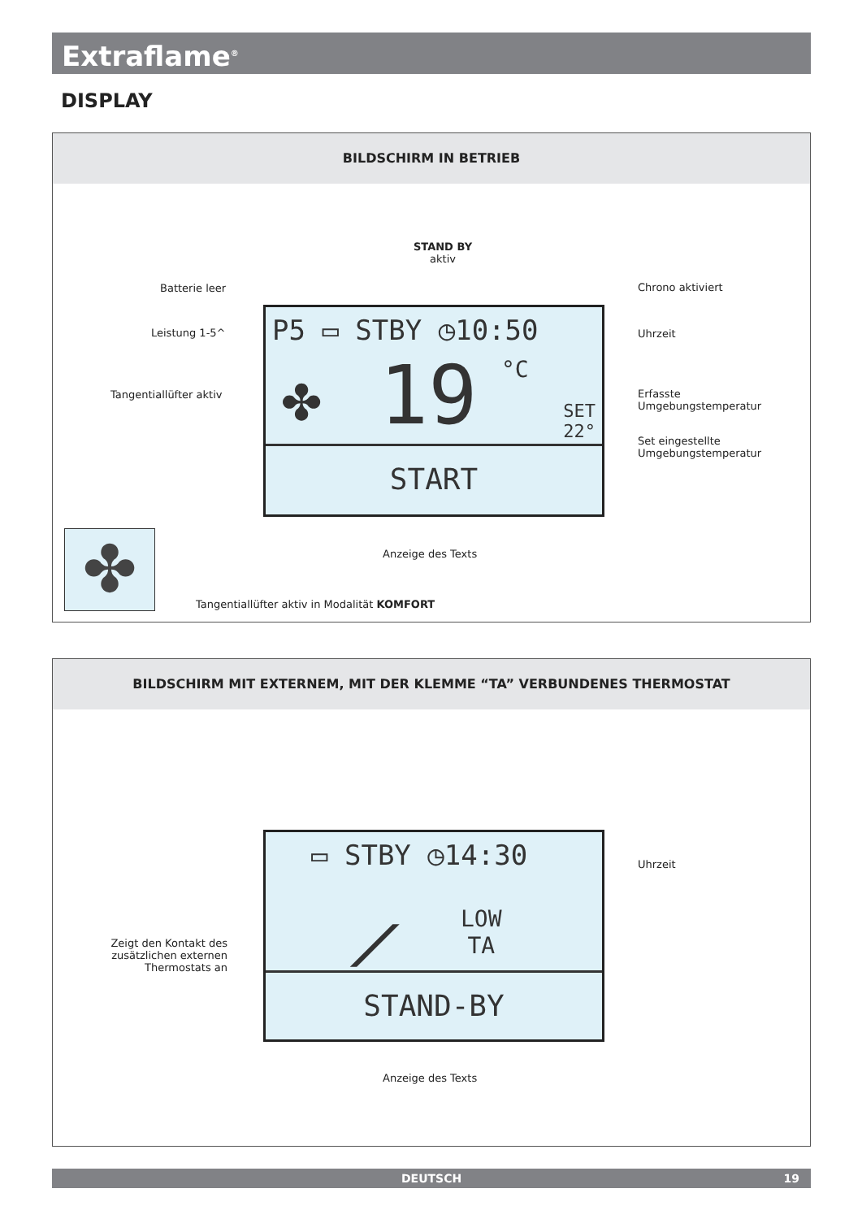Extraflame<sup>®</sup>
DISPLAY
BILDSCHIRM IN BETRIEB
STAND BY
aktiv
Batterie leer Chrono aktiviert
Leistung 1-5^ Uhrzeit
Tangentiallüfter aktiv
Erfasste
Umgebungstemperatur
Set eingestellte
Umgebungstemperatur
P5 ▭ STBY ◷10:50
19 °C
✤
SET
22°
START
Anzeige des Texts
✤
Tangentiallüfter aktiv in Modalität KOMFORT
BILDSCHIRM MIT EXTERNEM, MIT DER KLEMME “TA” VERBUNDENES THERMOSTAT
▭ STBY ◷14:30
⟋
LOW
TA
STAND-BY
Uhrzeit
Zeigt den Kontakt des zusätzlichen externen Thermostats an
Anzeige des Texts
DEUTSCH 19